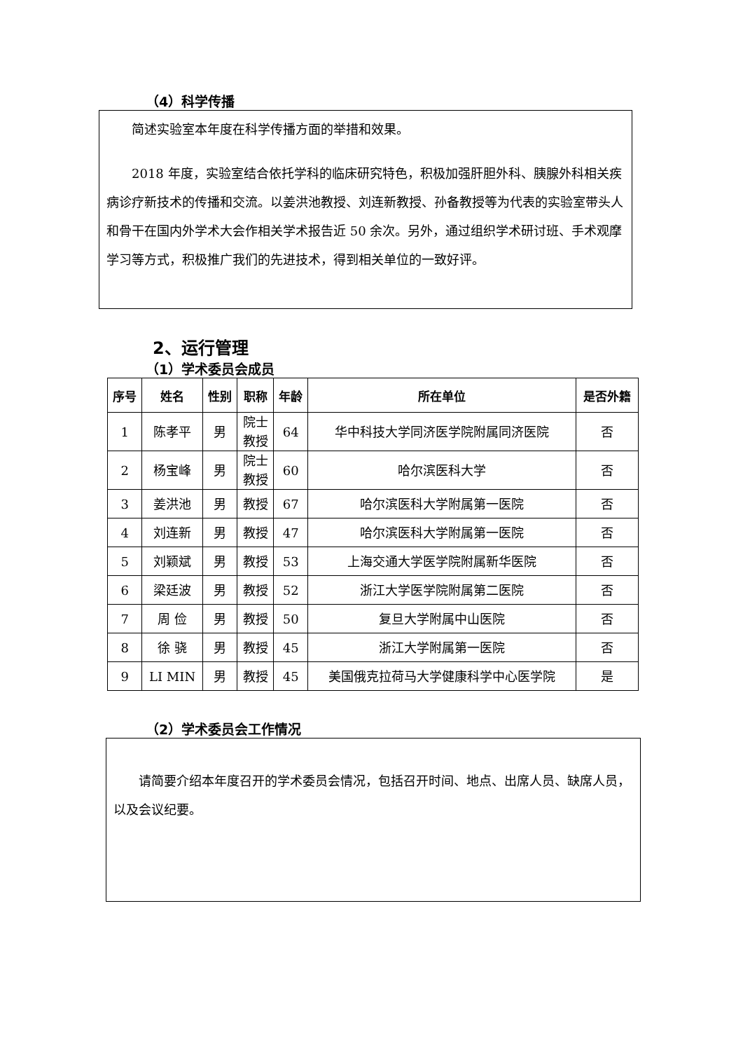（4）科学传播
简述实验室本年度在科学传播方面的举措和效果。
2018 年度，实验室结合依托学科的临床研究特色，积极加强肝胆外科、胰腺外科相关疾病诊疗新技术的传播和交流。以姜洪池教授、刘连新教授、孙备教授等为代表的实验室带头人和骨干在国内外学术大会作相关学术报告近 50 余次。另外，通过组织学术研讨班、手术观摩学习等方式，积极推广我们的先进技术，得到相关单位的一致好评。
2、运行管理
（1）学术委员会成员
| 序号 | 姓名 | 性别 | 职称 | 年龄 | 所在单位 | 是否外籍 |
| --- | --- | --- | --- | --- | --- | --- |
| 1 | 陈孝平 | 男 | 院士 教授 | 64 | 华中科技大学同济医学院附属同济医院 | 否 |
| 2 | 杨宝峰 | 男 | 院士 教授 | 60 | 哈尔滨医科大学 | 否 |
| 3 | 姜洪池 | 男 | 教授 | 67 | 哈尔滨医科大学附属第一医院 | 否 |
| 4 | 刘连新 | 男 | 教授 | 47 | 哈尔滨医科大学附属第一医院 | 否 |
| 5 | 刘颖斌 | 男 | 教授 | 53 | 上海交通大学医学院附属新华医院 | 否 |
| 6 | 梁廷波 | 男 | 教授 | 52 | 浙江大学医学院附属第二医院 | 否 |
| 7 | 周 俭 | 男 | 教授 | 50 | 复旦大学附属中山医院 | 否 |
| 8 | 徐 骁 | 男 | 教授 | 45 | 浙江大学附属第一医院 | 否 |
| 9 | LI MIN | 男 | 教授 | 45 | 美国俄克拉荷马大学健康科学中心医学院 | 是 |
（2）学术委员会工作情况
请简要介绍本年度召开的学术委员会情况，包括召开时间、地点、出席人员、缺席人员，以及会议纪要。